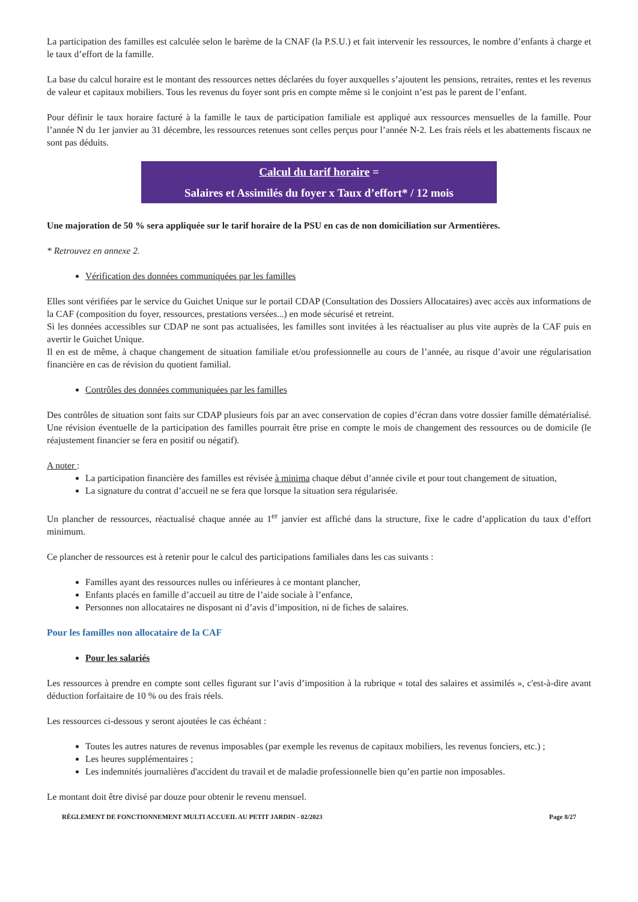La participation des familles est calculée selon le barème de la CNAF (la P.S.U.) et fait intervenir les ressources, le nombre d’enfants à charge et le taux d’effort de la famille.
La base du calcul horaire est le montant des ressources nettes déclarées du foyer auxquelles s’ajoutent les pensions, retraites, rentes et les revenus de valeur et capitaux mobiliers. Tous les revenus du foyer sont pris en compte même si le conjoint n’est pas le parent de l’enfant.
Pour définir le taux horaire facturé à la famille le taux de participation familiale est appliqué aux ressources mensuelles de la famille. Pour l’année N du 1er janvier au 31 décembre, les ressources retenues sont celles perçus pour l’année N-2. Les frais réels et les abattements fiscaux ne sont pas déduits.
Calcul du tarif horaire =
Salaires et Assimilés du foyer x Taux d’effort* / 12 mois
Une majoration de 50 % sera appliquée sur le tarif horaire de la PSU en cas de non domiciliation sur Armentières.
* Retrouvez en annexe 2.
Vérification des données communiquées par les familles
Elles sont vérifiées par le service du Guichet Unique sur le portail CDAP (Consultation des Dossiers Allocataires) avec accès aux informations de la CAF (composition du foyer, ressources, prestations versées...) en mode sécurisé et retreint.
Si les données accessibles sur CDAP ne sont pas actualisées, les familles sont invitées à les réactualiser au plus vite auprès de la CAF puis en avertir le Guichet Unique.
Il en est de même, à chaque changement de situation familiale et/ou professionnelle au cours de l’année, au risque d’avoir une régularisation financière en cas de révision du quotient familial.
Contrôles des données communiquées par les familles
Des contrôles de situation sont faits sur CDAP plusieurs fois par an avec conservation de copies d’écran dans votre dossier famille dématérialisé. Une révision éventuelle de la participation des familles pourrait être prise en compte le mois de changement des ressources ou de domicile (le réajustement financier se fera en positif ou négatif).
A noter :
La participation financière des familles est révisée à minima chaque début d’année civile et pour tout changement de situation,
La signature du contrat d’accueil ne se fera que lorsque la situation sera régularisée.
Un plancher de ressources, réactualisé chaque année au 1<sup>er</sup> janvier est affiché dans la structure, fixe le cadre d’application du taux d’effort minimum.
Ce plancher de ressources est à retenir pour le calcul des participations familiales dans les cas suivants :
Familles ayant des ressources nulles ou inférieures à ce montant plancher,
Enfants placés en famille d’accueil au titre de l’aide sociale à l’enfance,
Personnes non allocataires ne disposant ni d’avis d’imposition, ni de fiches de salaires.
Pour les familles non allocataire de la CAF
Pour les salariés
Les ressources à prendre en compte sont celles figurant sur l’avis d’imposition à la rubrique « total des salaires et assimilés », c'est-à-dire avant déduction forfaitaire de 10 % ou des frais réels.
Les ressources ci-dessous y seront ajoutées le cas échéant :
Toutes les autres natures de revenus imposables (par exemple les revenus de capitaux mobiliers, les revenus fonciers, etc.) ;
Les heures supplémentaires ;
Les indemnités journalières d'accident du travail et de maladie professionnelle bien qu’en partie non imposables.
Le montant doit être divisé par douze pour obtenir le revenu mensuel.
RÈGLEMENT DE FONCTIONNEMENT MULTI ACCUEIL AU PETIT JARDIN - 02/2023 Page 8/27